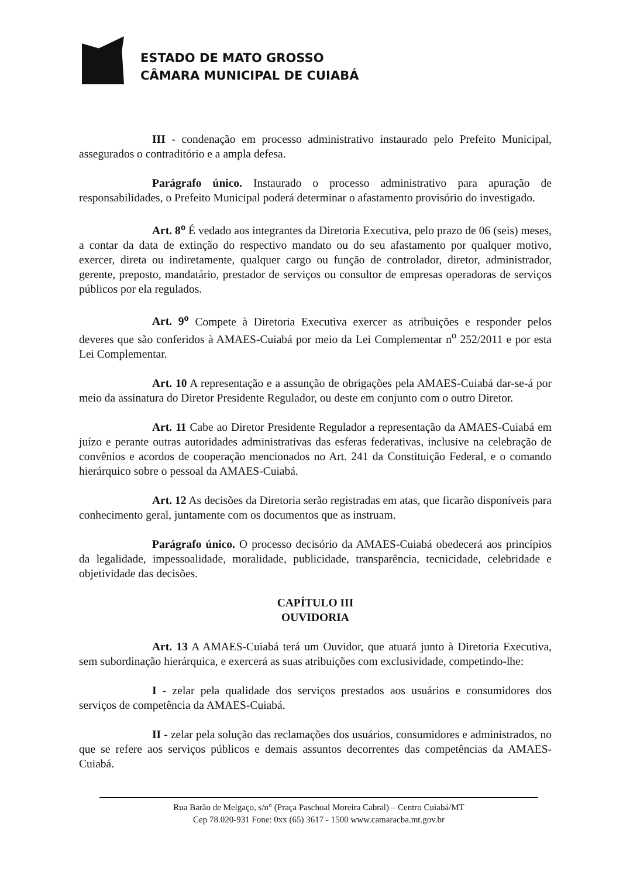ESTADO DE MATO GROSSO
CÂMARA MUNICIPAL DE CUIABÁ
III - condenação em processo administrativo instaurado pelo Prefeito Municipal, assegurados o contraditório e a ampla defesa.
Parágrafo único. Instaurado o processo administrativo para apuração de responsabilidades, o Prefeito Municipal poderá determinar o afastamento provisório do investigado.
Art. 8<sup>o</sup> É vedado aos integrantes da Diretoria Executiva, pelo prazo de 06 (seis) meses, a contar da data de extinção do respectivo mandato ou do seu afastamento por qualquer motivo, exercer, direta ou indiretamente, qualquer cargo ou função de controlador, diretor, administrador, gerente, preposto, mandatário, prestador de serviços ou consultor de empresas operadoras de serviços públicos por ela regulados.
Art. 9<sup>o</sup> Compete à Diretoria Executiva exercer as atribuições e responder pelos deveres que são conferidos à AMAES-Cuiabá por meio da Lei Complementar n<sup>o</sup> 252/2011 e por esta Lei Complementar.
Art. 10 A representação e a assunção de obrigações pela AMAES-Cuiabá dar-se-á por meio da assinatura do Diretor Presidente Regulador, ou deste em conjunto com o outro Diretor.
Art. 11 Cabe ao Diretor Presidente Regulador a representação da AMAES-Cuiabá em juízo e perante outras autoridades administrativas das esferas federativas, inclusive na celebração de convênios e acordos de cooperação mencionados no Art. 241 da Constituição Federal, e o comando hierárquico sobre o pessoal da AMAES-Cuiabá.
Art. 12 As decisões da Diretoria serão registradas em atas, que ficarão disponíveis para conhecimento geral, juntamente com os documentos que as instruam.
Parágrafo único. O processo decisório da AMAES-Cuiabá obedecerá aos princípios da legalidade, impessoalidade, moralidade, publicidade, transparência, tecnicidade, celebridade e objetividade das decisões.
CAPÍTULO III
OUVIDORIA
Art. 13 A AMAES-Cuiabá terá um Ouvidor, que atuará junto à Diretoria Executiva, sem subordinação hierárquica, e exercerá as suas atribuições com exclusividade, competindo-lhe:
I - zelar pela qualidade dos serviços prestados aos usuários e consumidores dos serviços de competência da AMAES-Cuiabá.
II - zelar pela solução das reclamações dos usuários, consumidores e administrados, no que se refere aos serviços públicos e demais assuntos decorrentes das competências da AMAES-Cuiabá.
Rua Barão de Melgaço, s/n° (Praça Paschoal Moreira Cabral) – Centro Cuiabá/MT
Cep 78.020-931 Fone: 0xx (65) 3617 - 1500 www.camaracba.mt.gov.br